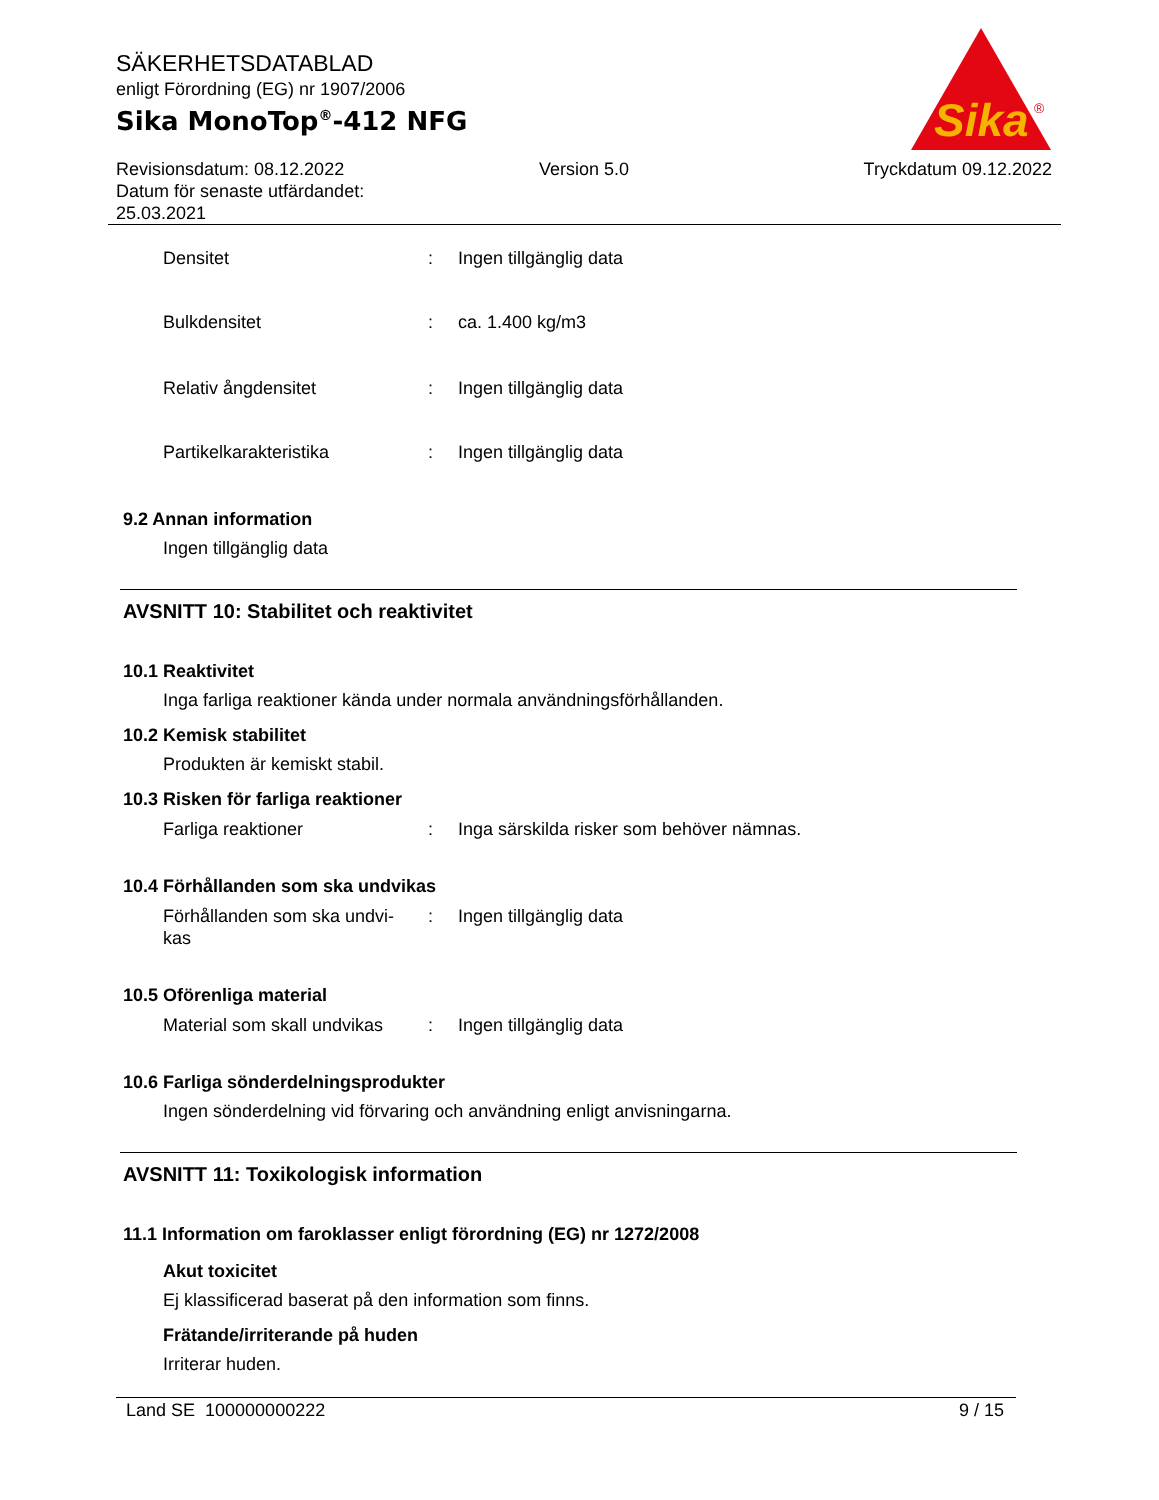SÄKERHETSDATABLAD
enligt Förordning (EG) nr 1907/2006
Sika MonoTop<sup>®</sup>-412 NFG
Sika
®
Revisionsdatum: 08.12.2022
Datum för senaste utfärdandet:
25.03.2021
Version 5.0 Tryckdatum 09.12.2022
Densitet : Ingen tillgänglig data
Bulkdensitet : ca. 1.400 kg/m3
Relativ ångdensitet : Ingen tillgänglig data
Partikelkarakteristika : Ingen tillgänglig data
9.2 Annan information
Ingen tillgänglig data
AVSNITT 10: Stabilitet och reaktivitet
10.1 Reaktivitet
Inga farliga reaktioner kända under normala användningsförhållanden.
10.2 Kemisk stabilitet
Produkten är kemiskt stabil.
10.3 Risken för farliga reaktioner
Farliga reaktioner : Inga särskilda risker som behöver nämnas.
10.4 Förhållanden som ska undvikas
Förhållanden som ska undvi-
kas
: Ingen tillgänglig data
10.5 Oförenliga material
Material som skall undvikas
: Ingen tillgänglig data
10.6 Farliga sönderdelningsprodukter
Ingen sönderdelning vid förvaring och användning enligt anvisningarna.
AVSNITT 11: Toxikologisk information
11.1 Information om faroklasser enligt förordning (EG) nr 1272/2008
Akut toxicitet
Ej klassificerad baserat på den information som finns.
Frätande/irriterande på huden
Irriterar huden.
Land SE 100000000222 9 / 15